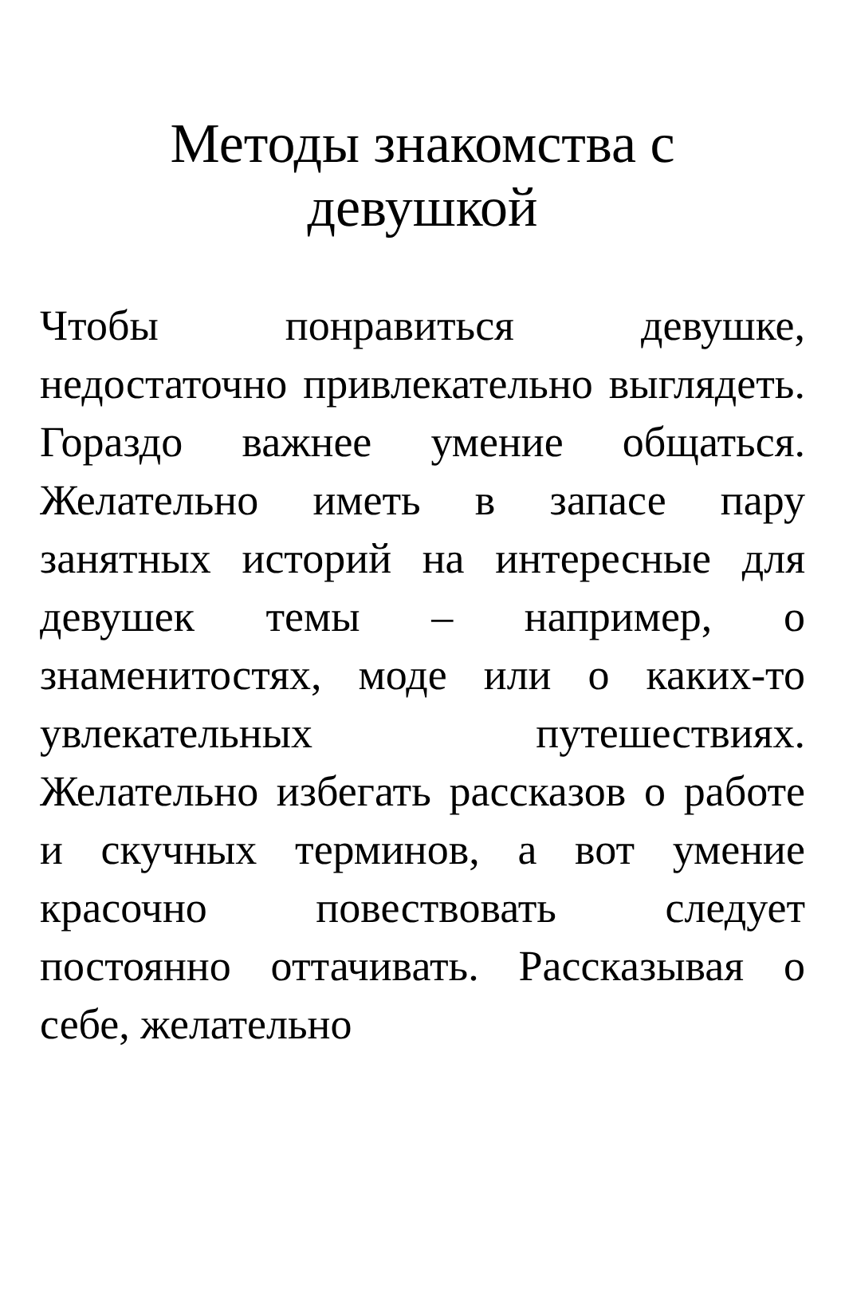Методы знакомства с
девушкой
Чтобы понравиться девушке, недостаточно привлекательно выглядеть. Гораздо важнее умение общаться. Желательно иметь в запасе пару занятных историй на интересные для девушек темы – например, о знаменитостях, моде или о каких-то увлекательных путешествиях. Желательно избегать рассказов о работе и скучных терминов, а вот умение красочно повествовать следует постоянно оттачивать. Рассказывая о себе, желательно